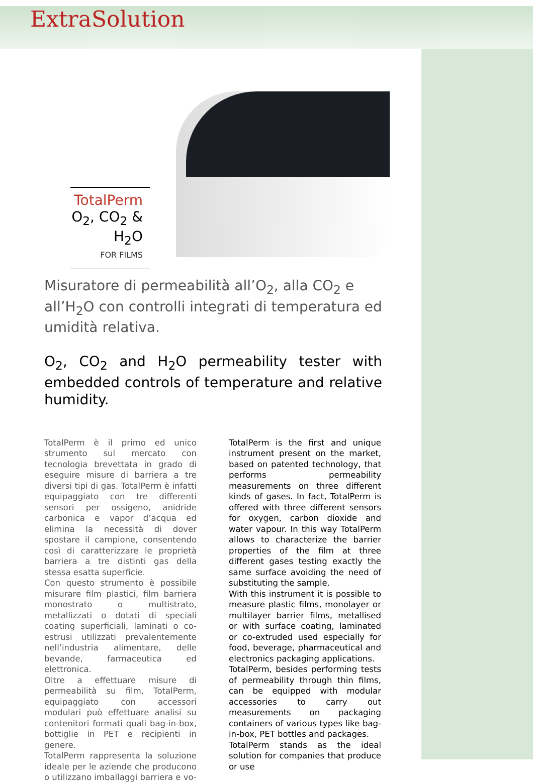ExtraSolution
TotalPerm
O<sub>2</sub>, CO<sub>2</sub> & H<sub>2</sub>O
FOR FILMS
Misuratore di permeabilità all’O<sub>2</sub>, alla CO<sub>2</sub> e all’H<sub>2</sub>O con controlli integrati di temperatura ed umidità relativa.
O<sub>2</sub>, CO<sub>2</sub> and H<sub>2</sub>O permeability tester with embedded controls of temperature and relative humidity.
TotalPerm è il primo ed unico strumento sul mercato con tecnologia brevettata in grado di eseguire misure di barriera a tre diversi tipi di gas. TotalPerm è infatti equipaggiato con tre differenti sensori per ossigeno, anidride carbonica e vapor d’acqua ed elimina la necessità di dover spostare il campione, consentendo così di caratterizzare le proprietà barriera a tre distinti gas della stessa esatta superficie.
Con questo strumento è possibile misurare film plastici, film barriera monostrato o multistrato, metallizzati o dotati di speciali coating superficiali, laminati o co-estrusi utilizzati prevalentemente nell’industria alimentare, delle bevande, farmaceutica ed elettronica.
Oltre a effettuare misure di permeabilità su film, TotalPerm, equipaggiato con accessori modulari può effettuare analisi su contenitori formati quali bag-in-box, bottiglie in PET e recipienti in genere.
TotalPerm rappresenta la soluzione ideale per le aziende che producono o utilizzano imballaggi barriera e vo-
TotalPerm is the first and unique instrument present on the market, based on patented technology, that performs permeability measurements on three different kinds of gases. In fact, TotalPerm is offered with three different sensors for oxygen, carbon dioxide and water vapour. In this way TotalPerm allows to characterize the barrier properties of the film at three different gases testing exactly the same surface avoiding the need of substituting the sample.
With this instrument it is possible to measure plastic films, monolayer or multilayer barrier films, metallised or with surface coating, laminated or co-extruded used especially for food, beverage, pharmaceutical and electronics packaging applications.
TotalPerm, besides performing tests of permeability through thin films, can be equipped with modular accessories to carry out measurements on packaging containers of various types like bag-in-box, PET bottles and packages.
TotalPerm stands as the ideal solution for companies that produce or use